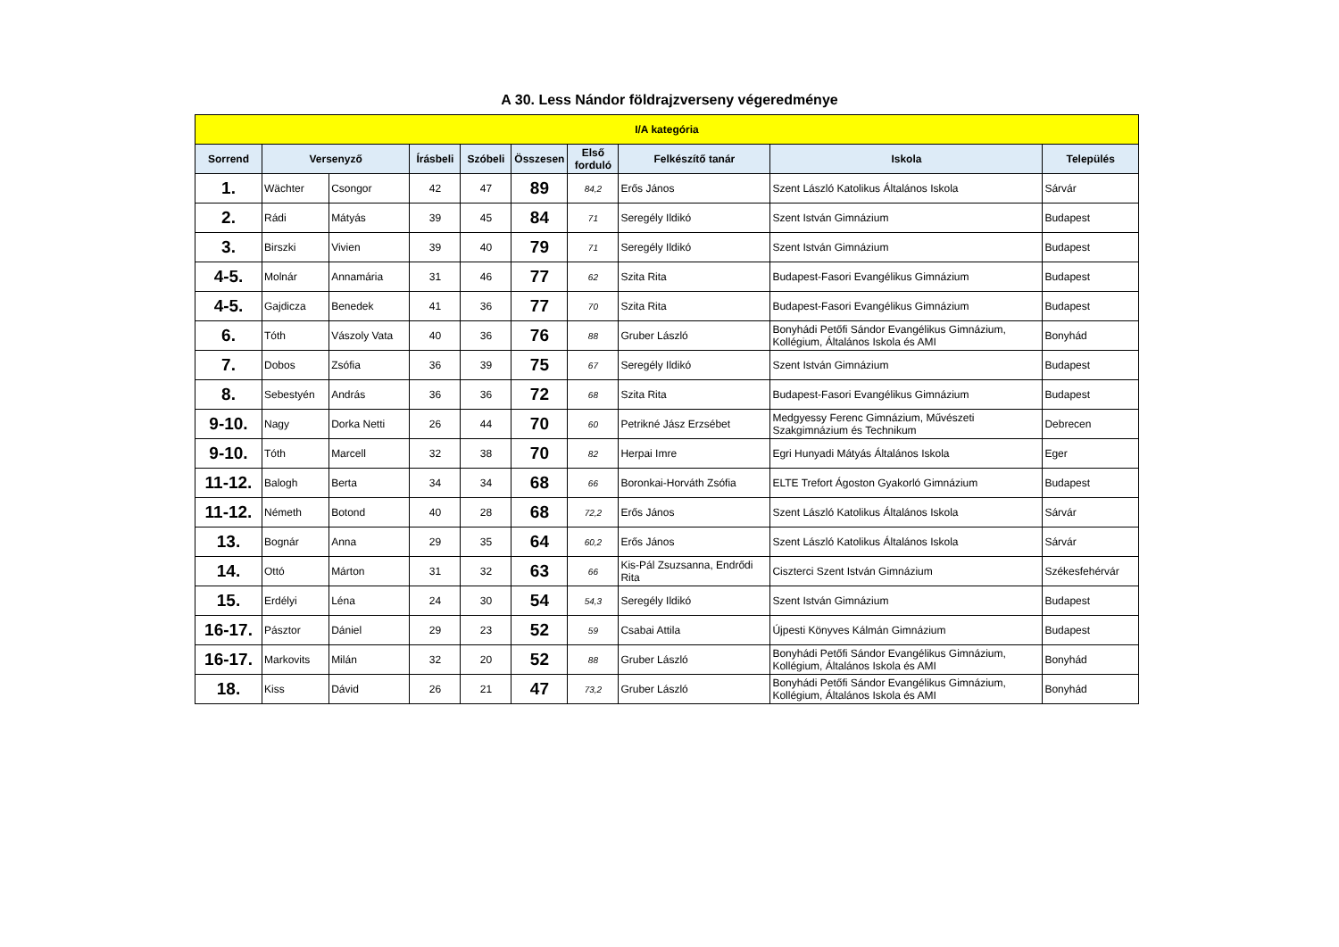A 30. Less Nándor földrajzverseny végeredménye
| I/A kategória | | | | | | | | | |
| --- | --- | --- | --- | --- | --- | --- | --- | --- | --- |
| Sorrend | Versenyző | | Írásbeli | Szóbeli | Összesen | Első forduló | Felkészítő tanár | Iskola | Település |
| 1. | Wächter | Csongor | 42 | 47 | 89 | 84,2 | Erős János | Szent László Katolikus Általános Iskola | Sárvár |
| 2. | Rádi | Mátyás | 39 | 45 | 84 | 71 | Seregély Ildikó | Szent István Gimnázium | Budapest |
| 3. | Birszki | Vivien | 39 | 40 | 79 | 71 | Seregély Ildikó | Szent István Gimnázium | Budapest |
| 4-5. | Molnár | Annamária | 31 | 46 | 77 | 62 | Szita Rita | Budapest-Fasori Evangélikus Gimnázium | Budapest |
| 4-5. | Gajdicza | Benedek | 41 | 36 | 77 | 70 | Szita Rita | Budapest-Fasori Evangélikus Gimnázium | Budapest |
| 6. | Tóth | Vászoly Vata | 40 | 36 | 76 | 88 | Gruber László | Bonyhádi Petőfi Sándor Evangélikus Gimnázium, Kollégium, Általános Iskola és AMI | Bonyhád |
| 7. | Dobos | Zsófia | 36 | 39 | 75 | 67 | Seregély Ildikó | Szent István Gimnázium | Budapest |
| 8. | Sebestyén | András | 36 | 36 | 72 | 68 | Szita Rita | Budapest-Fasori Evangélikus Gimnázium | Budapest |
| 9-10. | Nagy | Dorka Netti | 26 | 44 | 70 | 60 | Petrikné Jász Erzsébet | Medgyessy Ferenc Gimnázium, Művészeti Szakgimnázium és Technikum | Debrecen |
| 9-10. | Tóth | Marcell | 32 | 38 | 70 | 82 | Herpai Imre | Egri Hunyadi Mátyás Általános Iskola | Eger |
| 11-12. | Balogh | Berta | 34 | 34 | 68 | 66 | Boronkai-Horváth Zsófia | ELTE Trefort Ágoston Gyakorló Gimnázium | Budapest |
| 11-12. | Németh | Botond | 40 | 28 | 68 | 72,2 | Erős János | Szent László Katolikus Általános Iskola | Sárvár |
| 13. | Bognár | Anna | 29 | 35 | 64 | 60,2 | Erős János | Szent László Katolikus Általános Iskola | Sárvár |
| 14. | Ottó | Márton | 31 | 32 | 63 | 66 | Kis-Pál Zsuzsanna, Endrődi Rita | Ciszterci Szent István Gimnázium | Székesfehérvár |
| 15. | Erdélyi | Léna | 24 | 30 | 54 | 54,3 | Seregély Ildikó | Szent István Gimnázium | Budapest |
| 16-17. | Pásztor | Dániel | 29 | 23 | 52 | 59 | Csabai Attila | Újpesti Könyves Kálmán Gimnázium | Budapest |
| 16-17. | Markovits | Milán | 32 | 20 | 52 | 88 | Gruber László | Bonyhádi Petőfi Sándor Evangélikus Gimnázium, Kollégium, Általános Iskola és AMI | Bonyhád |
| 18. | Kiss | Dávid | 26 | 21 | 47 | 73,2 | Gruber László | Bonyhádi Petőfi Sándor Evangélikus Gimnázium, Kollégium, Általános Iskola és AMI | Bonyhád |